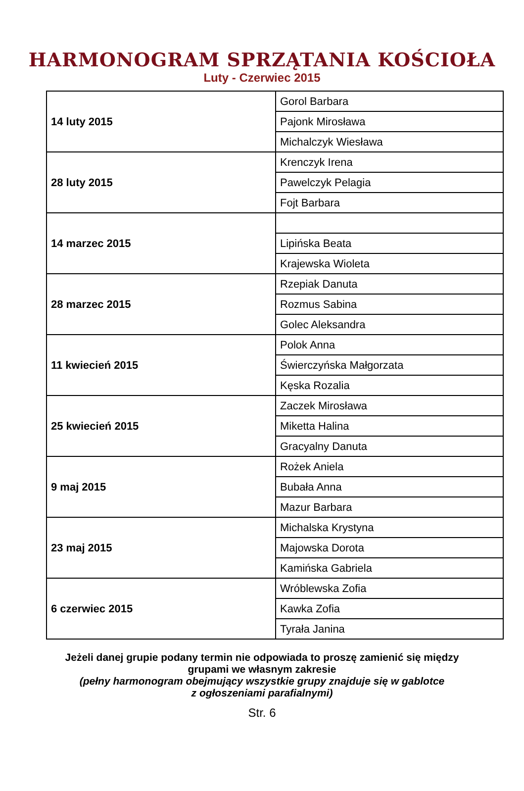HARMONOGRAM SPRZĄTANIA KOŚCIOŁA
Luty - Czerwiec 2015
| 14 luty 2015 | Gorol Barbara |
| | Pajonk Mirosława |
| | Michalczyk Wiesława |
| 28 luty 2015 | Krenczyk Irena |
| | Pawelczyk Pelagia |
| | Fojt Barbara |
| 14 marzec 2015 | |
| | Lipińska Beata |
| | Krajewska Wioleta |
| 28 marzec 2015 | Rzepiak Danuta |
| | Rozmus Sabina |
| | Golec Aleksandra |
| 11 kwiecień 2015 | Polok Anna |
| | Świerczyńska Małgorzata |
| | Kęska Rozalia |
| 25 kwiecień 2015 | Zaczek Mirosława |
| | Miketta Halina |
| | Gracyalny Danuta |
| 9 maj 2015 | Rożek Aniela |
| | Bubała Anna |
| | Mazur Barbara |
| 23 maj 2015 | Michalska Krystyna |
| | Majowska Dorota |
| | Kamińska Gabriela |
| 6 czerwiec 2015 | Wróblewska Zofia |
| | Kawka Zofia |
| | Tyrała Janina |
Jeżeli danej grupie podany termin nie odpowiada to proszę zamienić się między
grupami we własnym zakresie
(pełny harmonogram obejmujący wszystkie grupy znajduje się w gablotce
z ogłoszeniami parafialnymi)
Str. 6